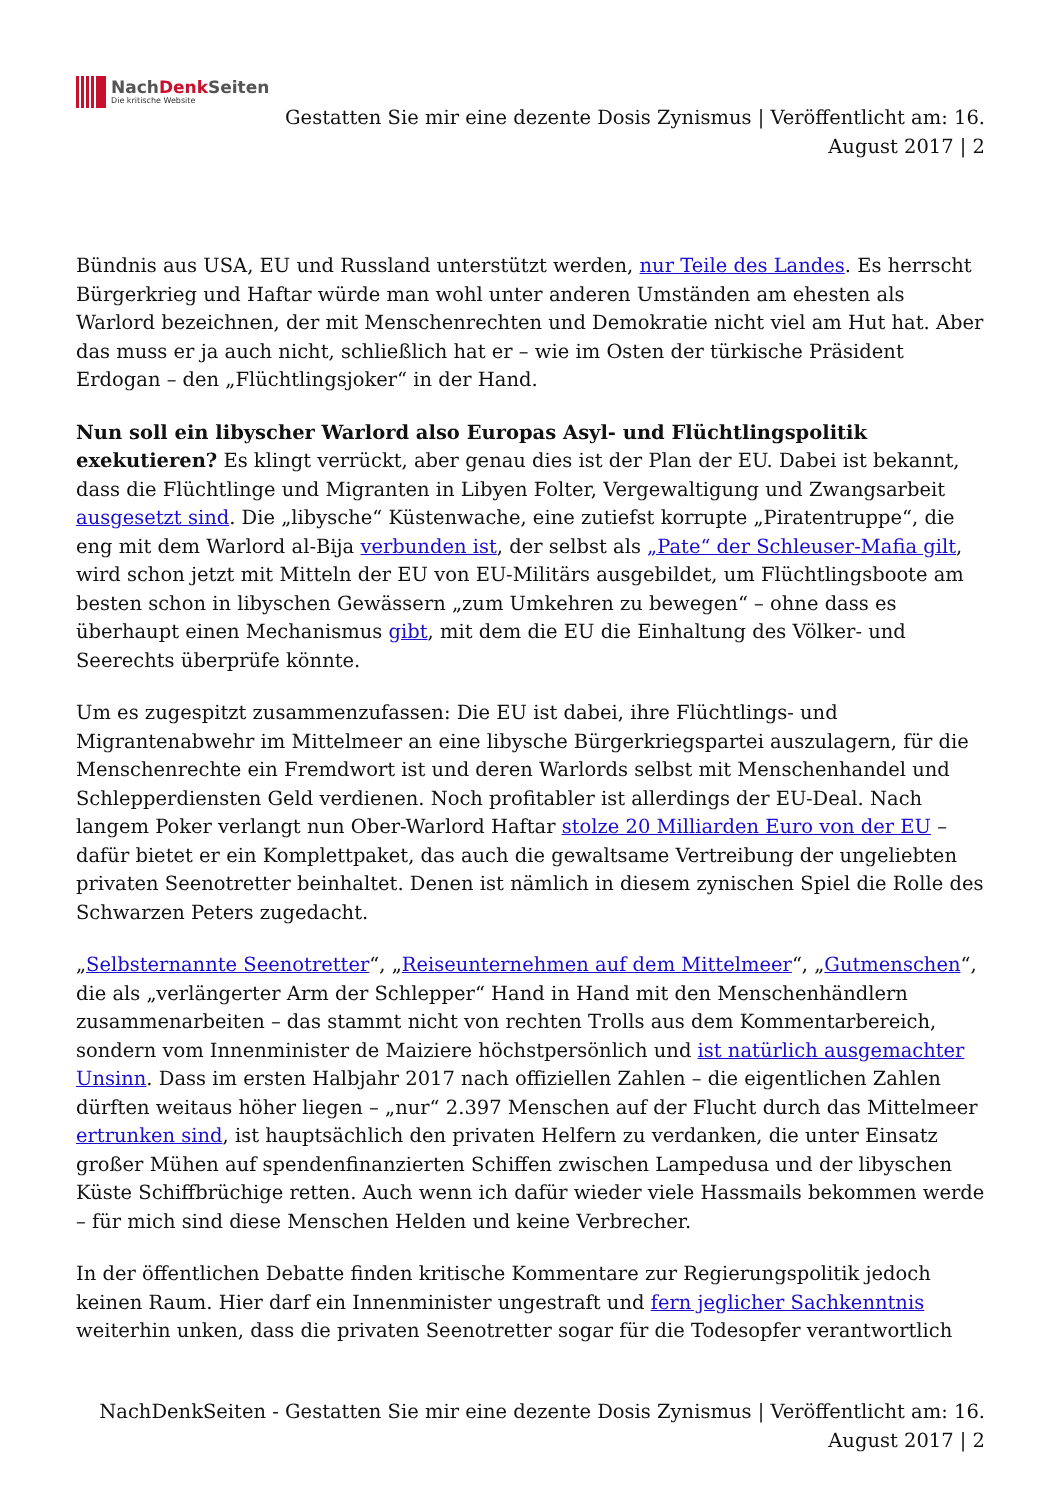NachDenk Seiten
Die kritische Website
Gestatten Sie mir eine dezente Dosis Zynismus | Veröffentlicht am: 16. August 2017 | 2
Bündnis aus USA, EU und Russland unterstützt werden, nur Teile des Landes. Es herrscht Bürgerkrieg und Haftar würde man wohl unter anderen Umständen am ehesten als Warlord bezeichnen, der mit Menschenrechten und Demokratie nicht viel am Hut hat. Aber das muss er ja auch nicht, schließlich hat er – wie im Osten der türkische Präsident Erdogan – den „Flüchtlingsjoker“ in der Hand.
Nun soll ein libyscher Warlord also Europas Asyl- und Flüchtlingspolitik exekutieren? Es klingt verrückt, aber genau dies ist der Plan der EU. Dabei ist bekannt, dass die Flüchtlinge und Migranten in Libyen Folter, Vergewaltigung und Zwangsarbeit ausgesetzt sind. Die „libysche“ Küstenwache, eine zutiefst korrupte „Piratentruppe“, die eng mit dem Warlord al-Bija verbunden ist, der selbst als „Pate“ der Schleuser-Mafia gilt, wird schon jetzt mit Mitteln der EU von EU-Militärs ausgebildet, um Flüchtlingsboote am besten schon in libyschen Gewässern „zum Umkehren zu bewegen“ – ohne dass es überhaupt einen Mechanismus gibt, mit dem die EU die Einhaltung des Völker- und Seerechts überprüfe könnte.
Um es zugespitzt zusammenzufassen: Die EU ist dabei, ihre Flüchtlings- und Migrantenabwehr im Mittelmeer an eine libysche Bürgerkriegspartei auszulagern, für die Menschenrechte ein Fremdwort ist und deren Warlords selbst mit Menschenhandel und Schlepperdiensten Geld verdienen. Noch profitabler ist allerdings der EU-Deal. Nach langem Poker verlangt nun Ober-Warlord Haftar stolze 20 Milliarden Euro von der EU – dafür bietet er ein Komplettpaket, das auch die gewaltsame Vertreibung der ungeliebten privaten Seenotretter beinhaltet. Denen ist nämlich in diesem zynischen Spiel die Rolle des Schwarzen Peters zugedacht.
„Selbsternannte Seenotretter“, „Reiseunternehmen auf dem Mittelmeer“, „Gutmenschen“, die als „verlängerter Arm der Schlepper“ Hand in Hand mit den Menschenhändlern zusammenarbeiten – das stammt nicht von rechten Trolls aus dem Kommentarbereich, sondern vom Innenminister de Maiziere höchstpersönlich und ist natürlich ausgemachter Unsinn. Dass im ersten Halbjahr 2017 nach offiziellen Zahlen – die eigentlichen Zahlen dürften weitaus höher liegen – „nur“ 2.397 Menschen auf der Flucht durch das Mittelmeer ertrunken sind, ist hauptsächlich den privaten Helfern zu verdanken, die unter Einsatz großer Mühen auf spendenfinanzierten Schiffen zwischen Lampedusa und der libyschen Küste Schiffbrüchige retten. Auch wenn ich dafür wieder viele Hassmails bekommen werde – für mich sind diese Menschen Helden und keine Verbrecher.
In der öffentlichen Debatte finden kritische Kommentare zur Regierungspolitik jedoch keinen Raum. Hier darf ein Innenminister ungestraft und fern jeglicher Sachkenntnis weiterhin unken, dass die privaten Seenotretter sogar für die Todesopfer verantwortlich
NachDenkSeiten - Gestatten Sie mir eine dezente Dosis Zynismus | Veröffentlicht am: 16. August 2017 | 2